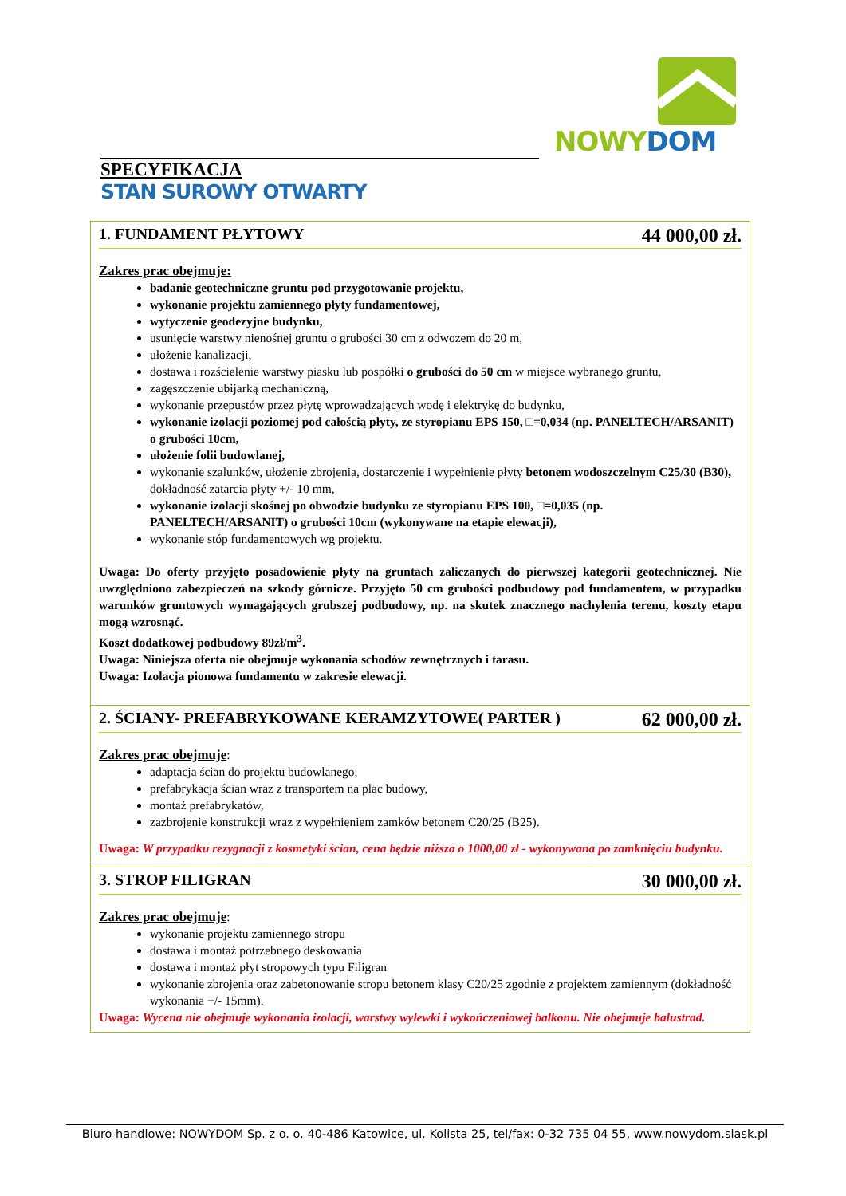NOWY DOM
SPECYFIKACJA
STAN SUROWY OTWARTY
1. FUNDAMENT PŁYTOWY 44 000,00 zł.
Zakres prac obejmuje:
badanie geotechniczne gruntu pod przygotowanie projektu,
wykonanie projektu zamiennego płyty fundamentowej,
wytyczenie geodezyjne budynku,
usunięcie warstwy nienośnej gruntu o grubości 30 cm z odwozem do 20 m,
ułożenie kanalizacji,
dostawa i rozścielenie warstwy piasku lub pospółki o grubości do 50 cm w miejsce wybranego gruntu,
zagęszczenie ubijarką mechaniczną,
wykonanie przepustów przez płytę wprowadzających wodę i elektrykę do budynku,
wykonanie izolacji poziomej pod całością płyty, ze styropianu EPS 150, □=0,034 (np. PANELTECH/ARSANIT) o grubości 10cm,
ułożenie folii budowlanej,
wykonanie szalunków, ułożenie zbrojenia, dostarczenie i wypełnienie płyty betonem wodoszczelnym C25/30 (B30), dokładność zatarcia płyty +/- 10 mm,
wykonanie izolacji skośnej po obwodzie budynku ze styropianu EPS 100, □=0,035 (np. PANELTECH/ARSANIT) o grubości 10cm (wykonywane na etapie elewacji),
wykonanie stóp fundamentowych wg projektu.
Uwaga: Do oferty przyjęto posadowienie płyty na gruntach zaliczanych do pierwszej kategorii geotechnicznej. Nie uwzględniono zabezpieczeń na szkody górnicze. Przyjęto 50 cm grubości podbudowy pod fundamentem, w przypadku warunków gruntowych wymagających grubszej podbudowy, np. na skutek znacznego nachylenia terenu, koszty etapu mogą wzrosnąć.
Koszt dodatkowej podbudowy 89zł/m<sup>3</sup>.
Uwaga: Niniejsza oferta nie obejmuje wykonania schodów zewnętrznych i tarasu.
Uwaga: Izolacja pionowa fundamentu w zakresie elewacji.
2. ŚCIANY- PREFABRYKOWANE KERAMZYTOWE( PARTER ) 62 000,00 zł.
Zakres prac obejmuje:
adaptacja ścian do projektu budowlanego,
prefabrykacja ścian wraz z transportem na plac budowy,
montaż prefabrykatów,
zazbrojenie konstrukcji wraz z wypełnieniem zamków betonem C20/25 (B25).
Uwaga: W przypadku rezygnacji z kosmetyki ścian, cena będzie niższa o 1000,00 zł - wykonywana po zamknięciu budynku.
3. STROP FILIGRAN 30 000,00 zł.
Zakres prac obejmuje:
wykonanie projektu zamiennego stropu
dostawa i montaż potrzebnego deskowania
dostawa i montaż płyt stropowych typu Filigran
wykonanie zbrojenia oraz zabetonowanie stropu betonem klasy C20/25 zgodnie z projektem zamiennym (dokładność wykonania +/- 15mm).
Uwaga: Wycena nie obejmuje wykonania izolacji, warstwy wylewki i wykończeniowej balkonu. Nie obejmuje balustrad.
Biuro handlowe: NOWYDOM Sp. z o. o. 40-486 Katowice, ul. Kolista 25, tel/fax: 0-32 735 04 55, www.nowydom.slask.pl